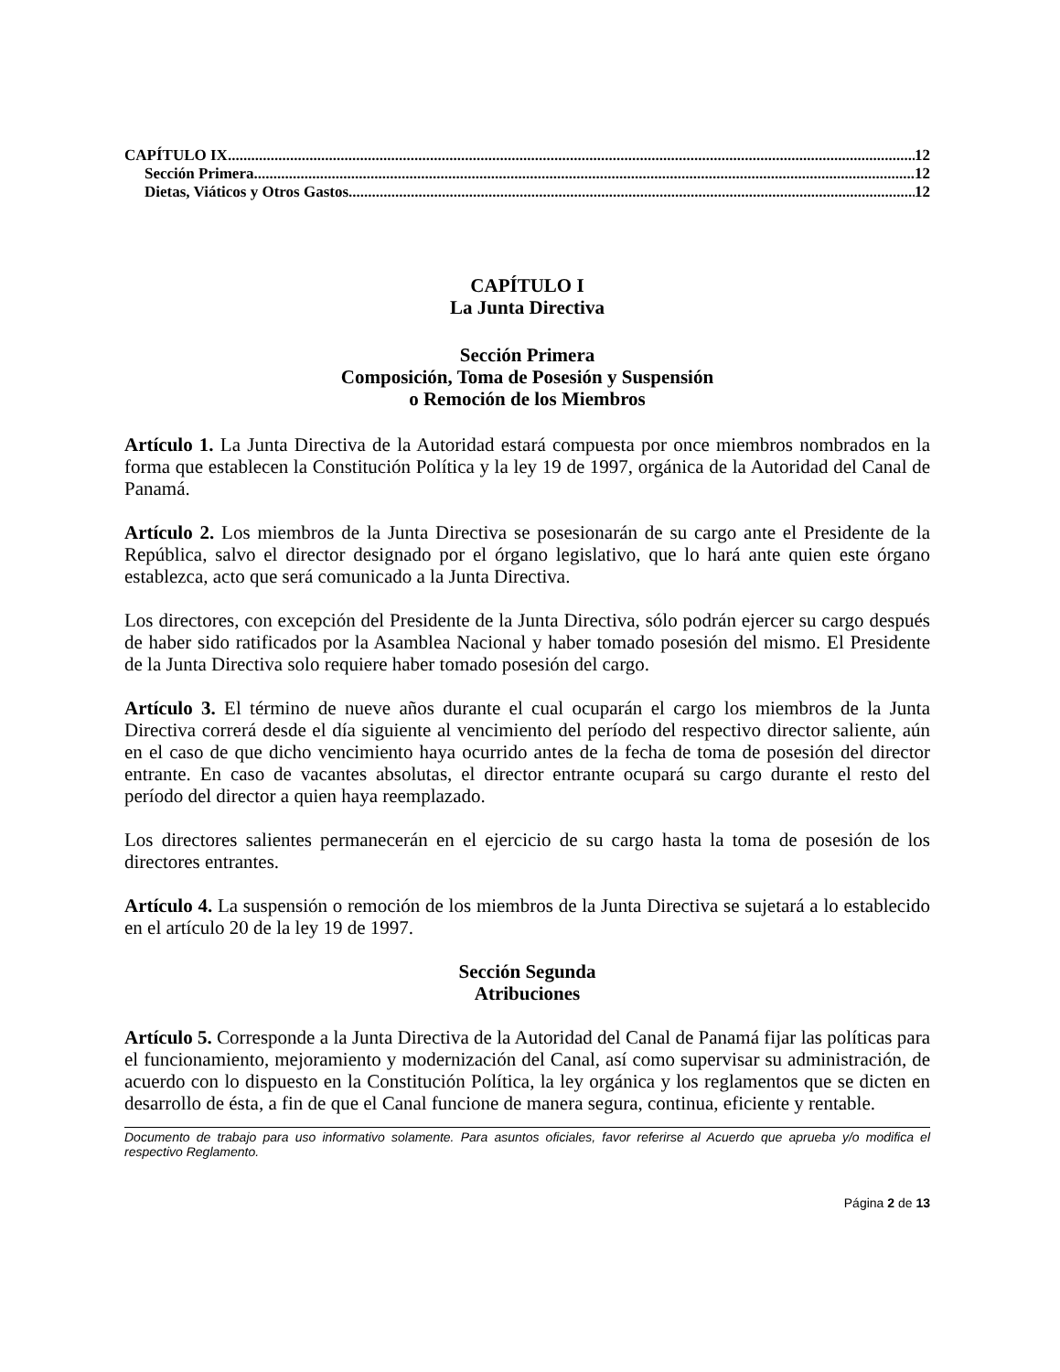CAPÍTULO IX 12
Sección Primera 12
Dietas, Viáticos y Otros Gastos 12
CAPÍTULO I
La Junta Directiva
Sección Primera
Composición, Toma de Posesión y Suspensión
o Remoción de los Miembros
Artículo 1. La Junta Directiva de la Autoridad estará compuesta por once miembros nombrados en la forma que establecen la Constitución Política y la ley 19 de 1997, orgánica de la Autoridad del Canal de Panamá.
Artículo 2. Los miembros de la Junta Directiva se posesionarán de su cargo ante el Presidente de la República, salvo el director designado por el órgano legislativo, que lo hará ante quien este órgano establezca, acto que será comunicado a la Junta Directiva.
Los directores, con excepción del Presidente de la Junta Directiva, sólo podrán ejercer su cargo después de haber sido ratificados por la Asamblea Nacional y haber tomado posesión del mismo. El Presidente de la Junta Directiva solo requiere haber tomado posesión del cargo.
Artículo 3. El término de nueve años durante el cual ocuparán el cargo los miembros de la Junta Directiva correrá desde el día siguiente al vencimiento del período del respectivo director saliente, aún en el caso de que dicho vencimiento haya ocurrido antes de la fecha de toma de posesión del director entrante. En caso de vacantes absolutas, el director entrante ocupará su cargo durante el resto del período del director a quien haya reemplazado.
Los directores salientes permanecerán en el ejercicio de su cargo hasta la toma de posesión de los directores entrantes.
Artículo 4. La suspensión o remoción de los miembros de la Junta Directiva se sujetará a lo establecido en el artículo 20 de la ley 19 de 1997.
Sección Segunda
Atribuciones
Artículo 5. Corresponde a la Junta Directiva de la Autoridad del Canal de Panamá fijar las políticas para el funcionamiento, mejoramiento y modernización del Canal, así como supervisar su administración, de acuerdo con lo dispuesto en la Constitución Política, la ley orgánica y los reglamentos que se dicten en desarrollo de ésta, a fin de que el Canal funcione de manera segura, continua, eficiente y rentable.
Documento de trabajo para uso informativo solamente. Para asuntos oficiales, favor referirse al Acuerdo que aprueba y/o modifica el respectivo Reglamento.
Página 2 de 13